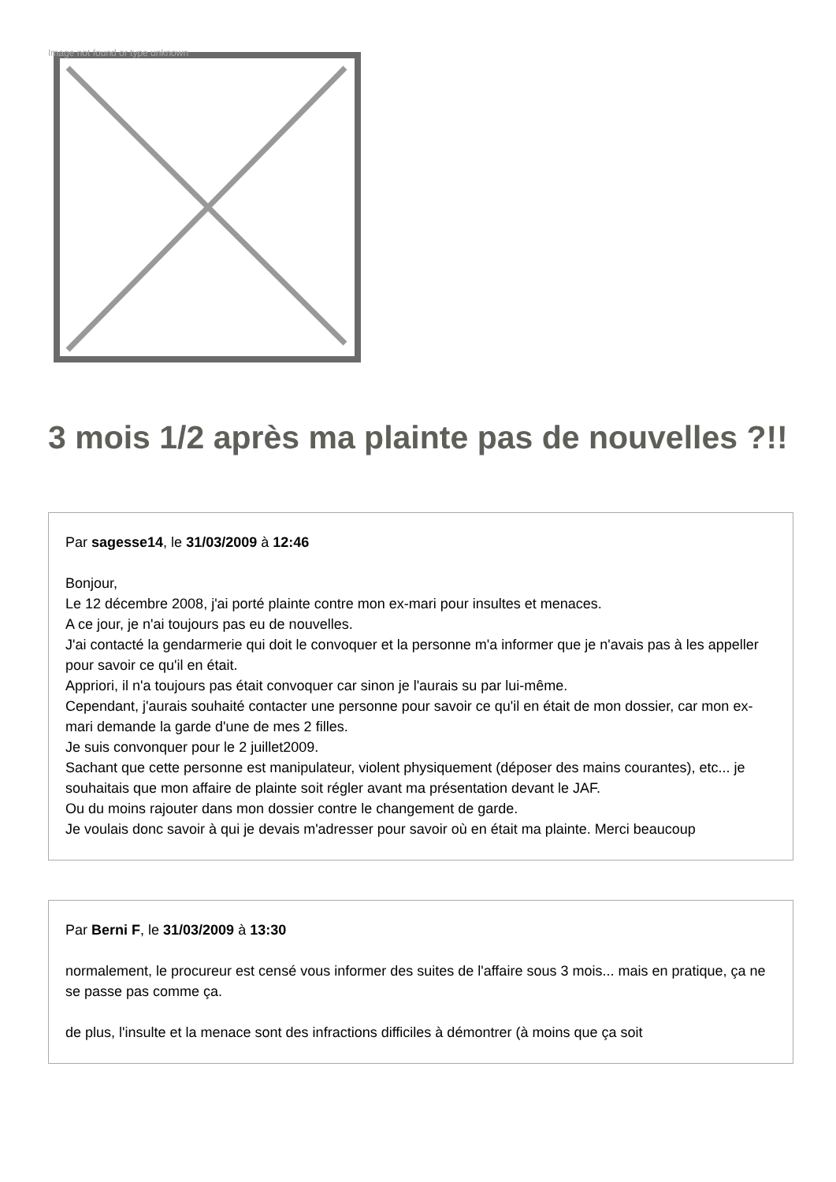Image not found or type unknown
3 mois 1/2 après ma plainte pas de nouvelles ?!!
Par sagesse14, le 31/03/2009 à 12:46
Bonjour,
Le 12 décembre 2008, j'ai porté plainte contre mon ex-mari pour insultes et menaces.
A ce jour, je n'ai toujours pas eu de nouvelles.
J'ai contacté la gendarmerie qui doit le convoquer et la personne m'a informer que je n'avais pas à les appeller pour savoir ce qu'il en était.
Appriori, il n'a toujours pas était convoquer car sinon je l'aurais su par lui-même.
Cependant, j'aurais souhaité contacter une personne pour savoir ce qu'il en était de mon dossier, car mon ex-mari demande la garde d'une de mes 2 filles.
Je suis convonquer pour le 2 juillet2009.
Sachant que cette personne est manipulateur, violent physiquement (déposer des mains courantes), etc... je souhaitais que mon affaire de plainte soit régler avant ma présentation devant le JAF.
Ou du moins rajouter dans mon dossier contre le changement de garde.
Je voulais donc savoir à qui je devais m'adresser pour savoir où en était ma plainte. Merci beaucoup
Par Berni F, le 31/03/2009 à 13:30
normalement, le procureur est censé vous informer des suites de l'affaire sous 3 mois... mais en pratique, ça ne se passe pas comme ça.
de plus, l'insulte et la menace sont des infractions difficiles à démontrer (à moins que ça soit